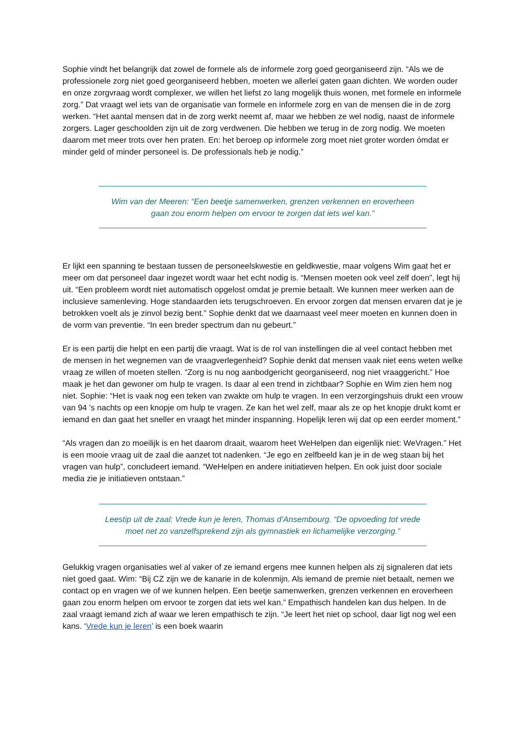Sophie vindt het belangrijk dat zowel de formele als de informele zorg goed georganiseerd zijn. “Als we de professionele zorg niet goed georganiseerd hebben, moeten we allerlei gaten gaan dichten. We worden ouder en onze zorgvraag wordt complexer, we willen het liefst zo lang mogelijk thuis wonen, met formele en informele zorg.” Dat vraagt wel iets van de organisatie van formele en informele zorg en van de mensen die in de zorg werken. “Het aantal mensen dat in de zorg werkt neemt af, maar we hebben ze wel nodig, naast de informele zorgers. Lager geschoolden zijn uit de zorg verdwenen. Die hebben we terug in de zorg nodig. We moeten daarom met meer trots over hen praten. En: het beroep op informele zorg moet niet groter worden ómdat er minder geld of minder personeel is. De professionals heb je nodig.”
Wim van der Meeren: “Een beetje samenwerken, grenzen verkennen en eroverheen gaan zou enorm helpen om ervoor te zorgen dat iets wel kan.”
Er lijkt een spanning te bestaan tussen de personeelskwestie en geldkwestie, maar volgens Wim gaat het er meer om dat personeel daar ingezet wordt waar het echt nodig is. “Mensen moeten ook veel zelf doen”, legt hij uit. “Een probleem wordt niet automatisch opgelost omdat je premie betaalt. We kunnen meer werken aan de inclusieve samenleving. Hoge standaarden iets terugschroeven. En ervoor zorgen dat mensen ervaren dat je je betrokken voelt als je zinvol bezig bent.” Sophie denkt dat we daarnaast veel meer moeten en kunnen doen in de vorm van preventie. “In een breder spectrum dan nu gebeurt.”
Er is een partij die helpt en een partij die vraagt. Wat is de rol van instellingen die al veel contact hebben met de mensen in het wegnemen van de vraagverlegenheid? Sophie denkt dat mensen vaak niet eens weten welke vraag ze willen of moeten stellen. “Zorg is nu nog aanbodgericht georganiseerd, nog niet vraaggericht.” Hoe maak je het dan gewoner om hulp te vragen. Is daar al een trend in zichtbaar? Sophie en Wim zien hem nog niet. Sophie: “Het is vaak nog een teken van zwakte om hulp te vragen. In een verzorgingshuis drukt een vrouw van 94 ’s nachts op een knopje om hulp te vragen. Ze kan het wel zelf, maar als ze op het knopje drukt komt er iemand en dan gaat het sneller en vraagt het minder inspanning. Hopelijk leren wij dat op een eerder moment.”
“Als vragen dan zo moeilijk is en het daarom draait, waarom heet WeHelpen dan eigenlijk niet: WeVragen.” Het is een mooie vraag uit de zaal die aanzet tot nadenken. “Je ego en zelfbeeld kan je in de weg staan bij het vragen van hulp”, concludeert iemand. “WeHelpen en andere initiatieven helpen. En ook juist door sociale media zie je initiatieven ontstaan.”
Leestip uit de zaal: Vrede kun je leren, Thomas d’Ansembourg. “De opvoeding tot vrede moet net zo vanzelfsprekend zijn als gymnastiek en lichamelijke verzorging.”
Gelukkig vragen organisaties wel al vaker of ze iemand ergens mee kunnen helpen als zij signaleren dat iets niet goed gaat. Wim: “Bij CZ zijn we de kanarie in de kolenmijn. Als iemand de premie niet betaalt, nemen we contact op en vragen we of we kunnen helpen. Een beetje samenwerken, grenzen verkennen en eroverheen gaan zou enorm helpen om ervoor te zorgen dat iets wel kan.” Empathisch handelen kan dus helpen. In de zaal vraagt iemand zich af waar we leren empathisch te zijn. “Je leert het niet op school, daar ligt nog wel een kans. ‘Vrede kun je leren’ is een boek waarin